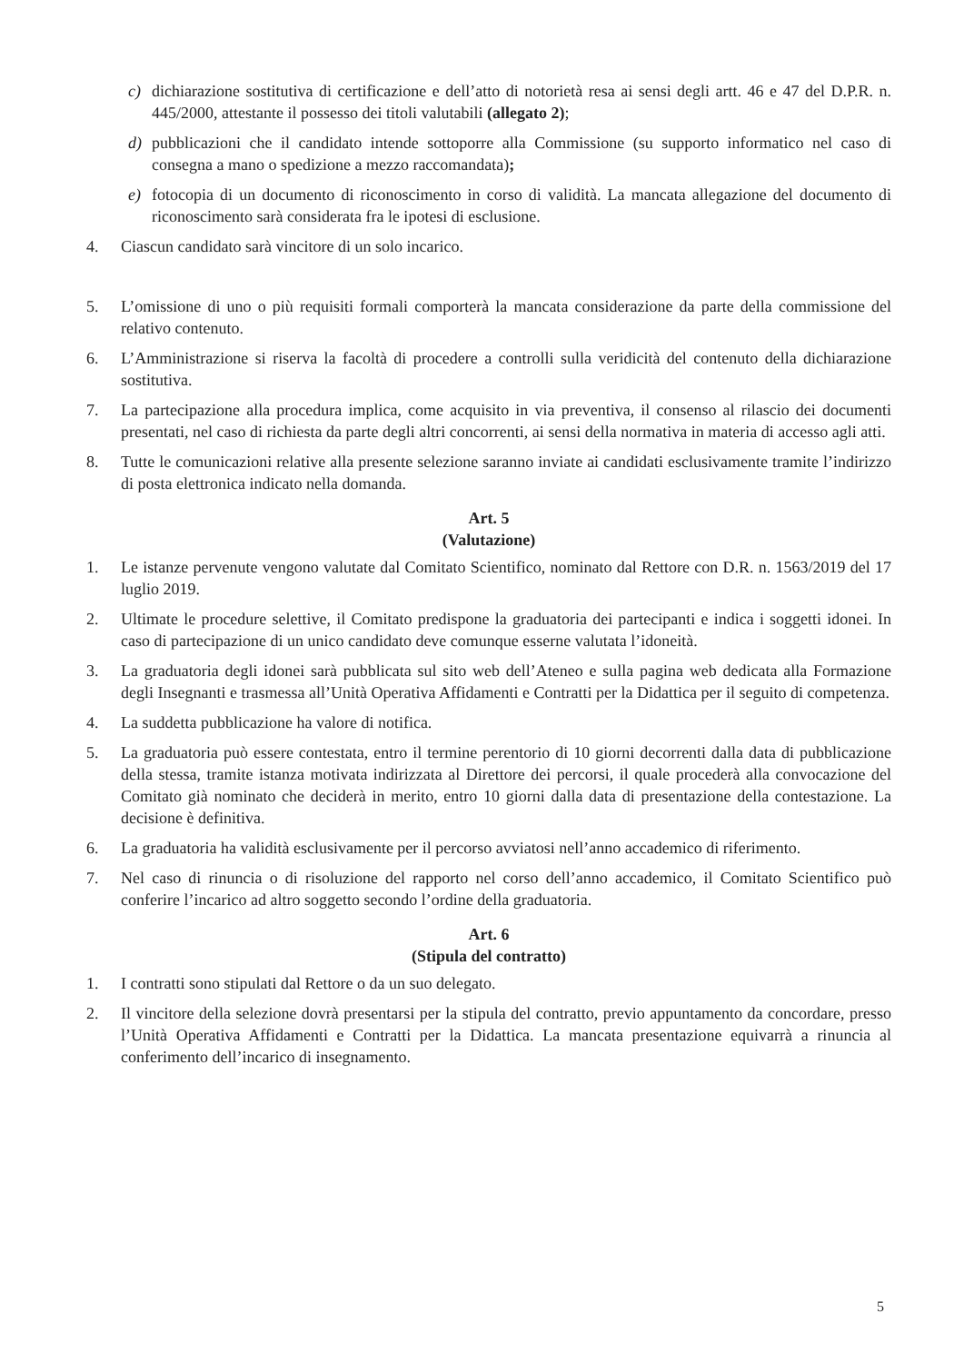c) dichiarazione sostitutiva di certificazione e dell’atto di notorietà resa ai sensi degli artt. 46 e 47 del D.P.R. n. 445/2000, attestante il possesso dei titoli valutabili (allegato 2);
d) pubblicazioni che il candidato intende sottoporre alla Commissione (su supporto informatico nel caso di consegna a mano o spedizione a mezzo raccomandata);
e) fotocopia di un documento di riconoscimento in corso di validità. La mancata allegazione del documento di riconoscimento sarà considerata fra le ipotesi di esclusione.
4. Ciascun candidato sarà vincitore di un solo incarico.
5. L’omissione di uno o più requisiti formali comporterà la mancata considerazione da parte della commissione del relativo contenuto.
6. L’Amministrazione si riserva la facoltà di procedere a controlli sulla veridicità del contenuto della dichiarazione sostitutiva.
7. La partecipazione alla procedura implica, come acquisito in via preventiva, il consenso al rilascio dei documenti presentati, nel caso di richiesta da parte degli altri concorrenti, ai sensi della normativa in materia di accesso agli atti.
8. Tutte le comunicazioni relative alla presente selezione saranno inviate ai candidati esclusivamente tramite l’indirizzo di posta elettronica indicato nella domanda.
Art. 5
(Valutazione)
1. Le istanze pervenute vengono valutate dal Comitato Scientifico, nominato dal Rettore con D.R. n. 1563/2019 del 17 luglio 2019.
2. Ultimate le procedure selettive, il Comitato predispone la graduatoria dei partecipanti e indica i soggetti idonei. In caso di partecipazione di un unico candidato deve comunque esserne valutata l’idoneità.
3. La graduatoria degli idonei sarà pubblicata sul sito web dell’Ateneo e sulla pagina web dedicata alla Formazione degli Insegnanti e trasmessa all’Unità Operativa Affidamenti e Contratti per la Didattica per il seguito di competenza.
4. La suddetta pubblicazione ha valore di notifica.
5. La graduatoria può essere contestata, entro il termine perentorio di 10 giorni decorrenti dalla data di pubblicazione della stessa, tramite istanza motivata indirizzata al Direttore dei percorsi, il quale procederà alla convocazione del Comitato già nominato che deciderà in merito, entro 10 giorni dalla data di presentazione della contestazione. La decisione è definitiva.
6. La graduatoria ha validità esclusivamente per il percorso avviatosi nell’anno accademico di riferimento.
7. Nel caso di rinuncia o di risoluzione del rapporto nel corso dell’anno accademico, il Comitato Scientifico può conferire l’incarico ad altro soggetto secondo l’ordine della graduatoria.
Art. 6
(Stipula del contratto)
1. I contratti sono stipulati dal Rettore o da un suo delegato.
2. Il vincitore della selezione dovrà presentarsi per la stipula del contratto, previo appuntamento da concordare, presso l’Unità Operativa Affidamenti e Contratti per la Didattica. La mancata presentazione equivarrà a rinuncia al conferimento dell’incarico di insegnamento.
5